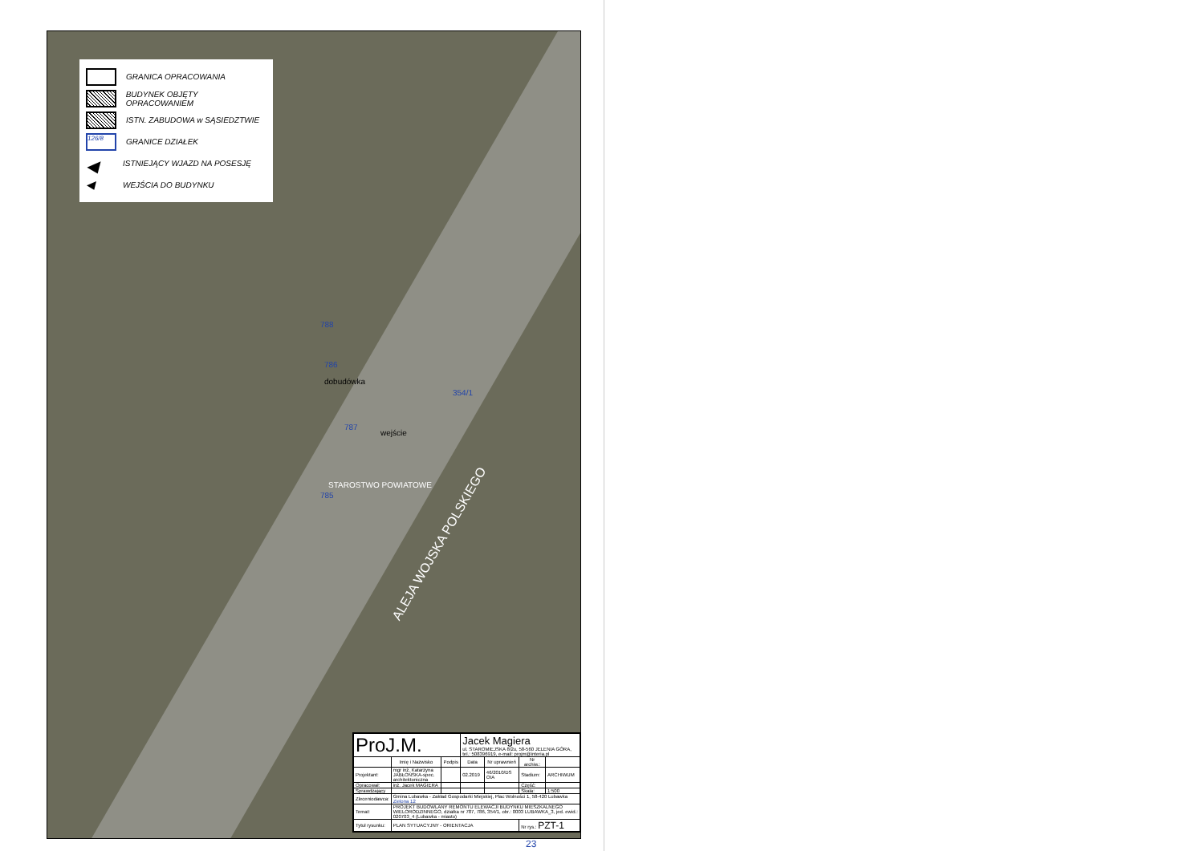GRANICA OPRACOWANIA
BUDYNEK OBJĘTY OPRACOWANIEM
ISTN. ZABUDOWA w SĄSIEDZTWIE
126/8 GRANICE DZIAŁEK
◀ ISTNIEJĄCY WJAZD NA POSESJĘ
◀ WEJŚCIA DO BUDYNKU
STAROSTWO POWIATOWE
dobudówka
786
787
785
788
354/1
wejście
ALEJA WOJSKA POLSKIEGO
| ProJ.M. | | | Jacek Magiera ul. STAROMIEJSKA 8/2u, 58-560 JELENIA GÓRA, tel.: 508396919, e-mail: projm@interia.pl | | | |
| | Imię i Nazwisko | Podpis | Data | Nr uprawnień | Nr archiw.: | |
| Projektant: | mgr inż. Katarzyna JABŁOŃSKA-spec. architektoniczna | | 02.2019 | 46/2010/DS OIA | Stadium: | ARCHIWUM |
| Opracował: | inż. Jacek MAGIERA | | | | Część: | |
| Sprawdzający | | | | | Skala: | 1:500 |
| Zleceniodawca: | Gmina Lubawka - Zakład Gospodarki Miejskiej, Plac Wolności 1, 58-420 Lubawka Zielona 12 | | | | | |
| Temat: | PROJEKT BUDOWLANY REMONTU ELEWACJI BUDYNKU MIESZKALNEGO WIELORODZINNEGO, działka nr 787, 786, 354/1, obr.: 0003 LUBAWKA_3, jed. ewid.: 020703_4 (Lubawka - miasto) | | | | | |
| Tytuł rysunku: | PLAN SYTUACYJNY - ORIENTACJA | | | | Nr rys.: PZT-1 | |
23